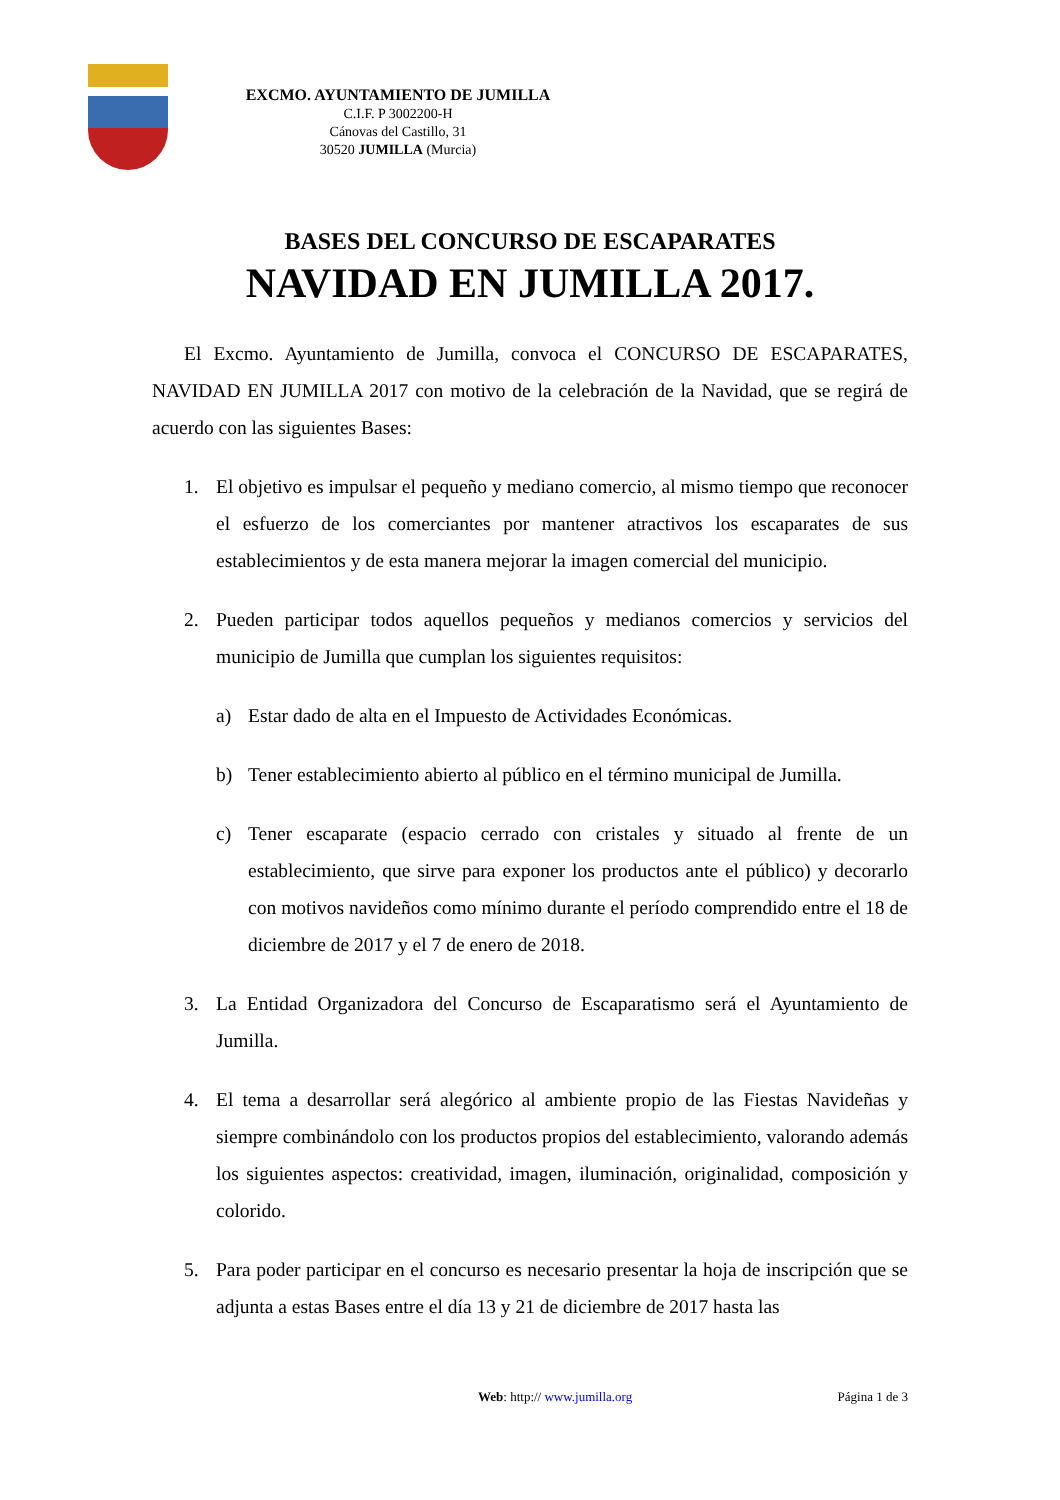EXCMO. AYUNTAMIENTO DE JUMILLA
C.I.F. P 3002200-H
Cánovas del Castillo, 31
30520 JUMILLA (Murcia)
BASES DEL CONCURSO DE ESCAPARATES
NAVIDAD EN JUMILLA 2017.
El Excmo. Ayuntamiento de Jumilla, convoca el CONCURSO DE ESCAPARATES, NAVIDAD EN JUMILLA 2017 con motivo de la celebración de la Navidad, que se regirá de acuerdo con las siguientes Bases:
1. El objetivo es impulsar el pequeño y mediano comercio, al mismo tiempo que reconocer el esfuerzo de los comerciantes por mantener atractivos los escaparates de sus establecimientos y de esta manera mejorar la imagen comercial del municipio.
2. Pueden participar todos aquellos pequeños y medianos comercios y servicios del municipio de Jumilla que cumplan los siguientes requisitos:
a) Estar dado de alta en el Impuesto de Actividades Económicas.
b) Tener establecimiento abierto al público en el término municipal de Jumilla.
c) Tener escaparate (espacio cerrado con cristales y situado al frente de un establecimiento, que sirve para exponer los productos ante el público) y decorarlo con motivos navideños como mínimo durante el período comprendido entre el 18 de diciembre de 2017 y el 7 de enero de 2018.
3. La Entidad Organizadora del Concurso de Escaparatismo será el Ayuntamiento de Jumilla.
4. El tema a desarrollar será alegórico al ambiente propio de las Fiestas Navideñas y siempre combinándolo con los productos propios del establecimiento, valorando además los siguientes aspectos: creatividad, imagen, iluminación, originalidad, composición y colorido.
5. Para poder participar en el concurso es necesario presentar la hoja de inscripción que se adjunta a estas Bases entre el día 13 y 21 de diciembre de 2017 hasta las
Web: http:// www.jumilla.org Página 1 de 3